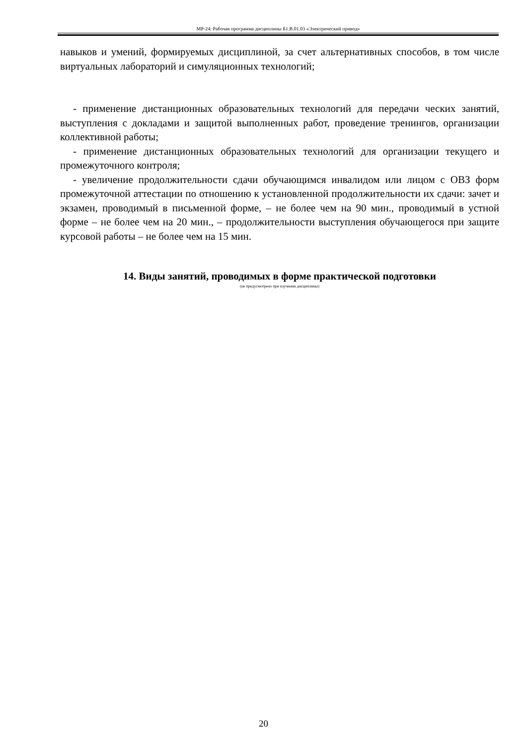МР-24: Рабочая программа дисциплины Б1.В.01.03 «Электрический привод»
навыков и умений, формируемых дисциплиной, за счет альтернативных способов, в том числе виртуальных лабораторий и симуляционных технологий;
- применение дистанционных образовательных технологий для передачи ческих занятий, выступления с докладами и защитой выполненных работ, проведение тренингов, организации коллективной работы;
- применение дистанционных образовательных технологий для организации текущего и промежуточного контроля;
- увеличение продолжительности сдачи обучающимся инвалидом или лицом с ОВЗ форм промежуточной аттестации по отношению к установленной продолжительности их сдачи: зачет и экзамен, проводимый в письменной форме, – не более чем на 90 мин., проводимый в устной форме – не более чем на 20 мин., – продолжительности выступления обучающегося при защите курсовой работы – не более чем на 15 мин.
14. Виды занятий, проводимых в форме практической подготовки
(не предусмотрено при изучении дисциплины)
20